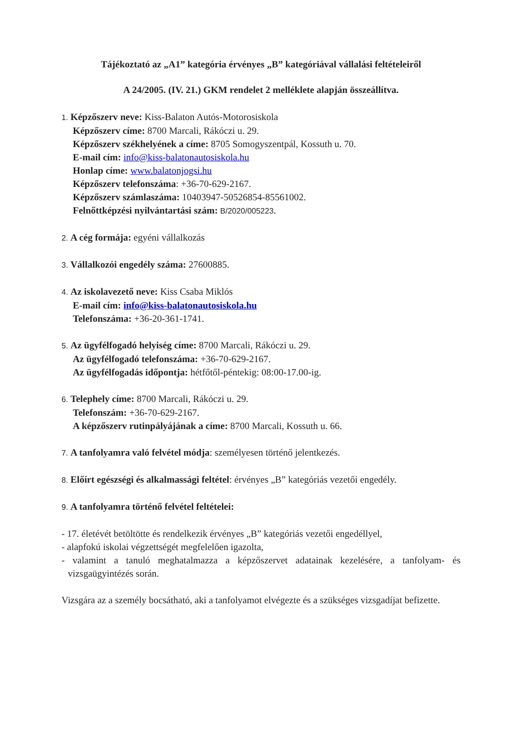Tájékoztató az „A1” kategória érvényes „B” kategóriával vállalási feltételeiről
A 24/2005. (IV. 21.) GKM rendelet 2 melléklete alapján összeállítva.
1. Képzőszerv neve: Kiss-Balaton Autós-Motorosiskola
Képzőszerv címe: 8700 Marcali, Rákóczi u. 29.
Képzőszerv székhelyének a címe: 8705 Somogyszentpál, Kossuth u. 70.
E-mail cím: info@kiss-balatonautosiskola.hu
Honlap címe: www.balatonjogsi.hu
Képzőszerv telefonszáma: +36-70-629-2167.
Képzőszerv számlaszáma: 10403947-50526854-85561002.
Felnőttképzési nyilvántartási szám: B/2020/005223.
2. A cég formája: egyéni vállalkozás
3. Vállalkozói engedély száma: 27600885.
4. Az iskolavezető neve: Kiss Csaba Miklós
E-mail cím: info@kiss-balatonautosiskola.hu
Telefonszáma: +36-20-361-1741.
5. Az ügyfélfogadó helyiség címe: 8700 Marcali, Rákóczi u. 29.
Az ügyfélfogadó telefonszáma: +36-70-629-2167.
Az ügyfélfogadás időpontja: hétfőtől-péntekig: 08:00-17.00-ig.
6. Telephely címe: 8700 Marcali, Rákóczi u. 29.
Telefonszám: +36-70-629-2167.
A képzőszerv rutinpályájának a címe: 8700 Marcali, Kossuth u. 66.
7. A tanfolyamra való felvétel módja: személyesen történő jelentkezés.
8. Előírt egészségi és alkalmassági feltétel: érvényes „B” kategóriás vezetői engedély.
9. A tanfolyamra történő felvétel feltételei:
- 17. életévét betöltötte és rendelkezik érvényes „B” kategóriás vezetői engedéllyel,
- alapfokú iskolai végzettségét megfelelően igazolta,
- valamint a tanuló meghatalmazza a képzőszervet adatainak kezelésére, a tanfolyam- és vizsgaügyintézés során.
Vizsgára az a személy bocsátható, aki a tanfolyamot elvégezte és a szükséges vizsgadíjat befizette.